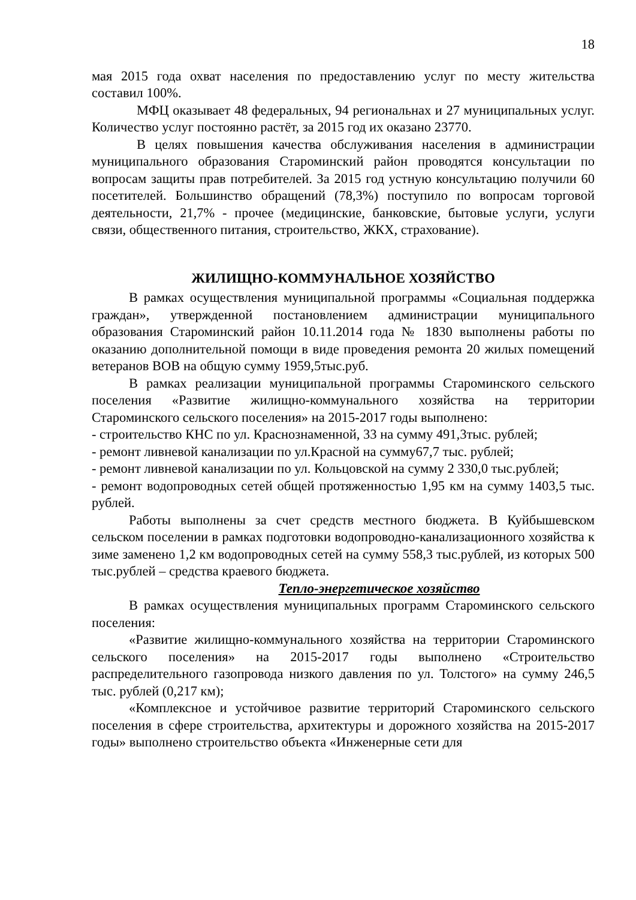18
мая 2015 года охват населения по предоставлению услуг по месту жительства составил 100%.
МФЦ оказывает 48 федеральных, 94 региональнах и 27 муниципальных услуг. Количество услуг постоянно растёт, за 2015 год их оказано 23770.
В целях повышения качества обслуживания населения в администрации муниципального образования Староминский район проводятся консультации по вопросам защиты прав потребителей. За 2015 год устную консультацию получили 60 посетителей. Большинство обращений (78,3%) поступило по вопросам торговой деятельности, 21,7% - прочее (медицинские, банковские, бытовые услуги, услуги связи, общественного питания, строительство, ЖКХ, страхование).
ЖИЛИЩНО-КОММУНАЛЬНОЕ ХОЗЯЙСТВО
В рамках осуществления муниципальной программы «Социальная поддержка граждан», утвержденной постановлением администрации муниципального образования Староминский район 10.11.2014 года № 1830 выполнены работы по оказанию дополнительной помощи в виде проведения ремонта 20 жилых помещений ветеранов ВОВ на общую сумму 1959,5тыс.руб.
В рамках реализации муниципальной программы Староминского сельского поселения «Развитие жилищно-коммунального хозяйства на территории Староминского сельского поселения» на 2015-2017 годы выполнено:
- строительство КНС по ул. Краснознаменной, 33 на сумму 491,3тыс. рублей;
- ремонт ливневой канализации по ул.Красной на сумму67,7 тыс. рублей;
- ремонт ливневой канализации по ул. Кольцовской на сумму 2 330,0 тыс.рублей;
- ремонт водопроводных сетей общей протяженностью 1,95 км на сумму 1403,5 тыс. рублей.
Работы выполнены за счет средств местного бюджета. В Куйбышевском сельском поселении в рамках подготовки водопроводно-канализационного хозяйства к зиме заменено 1,2 км водопроводных сетей на сумму 558,3 тыс.рублей, из которых 500 тыс.рублей – средства краевого бюджета.
Тепло-энергетическое хозяйство
В рамках осуществления муниципальных программ Староминского сельского поселения:
«Развитие жилищно-коммунального хозяйства на территории Староминского сельского поселения» на 2015-2017 годы выполнено «Строительство распределительного газопровода низкого давления по ул. Толстого» на сумму 246,5 тыс. рублей (0,217 км);
«Комплексное и устойчивое развитие территорий Староминского сельского поселения в сфере строительства, архитектуры и дорожного хозяйства на 2015-2017 годы» выполнено строительство объекта «Инженерные сети для